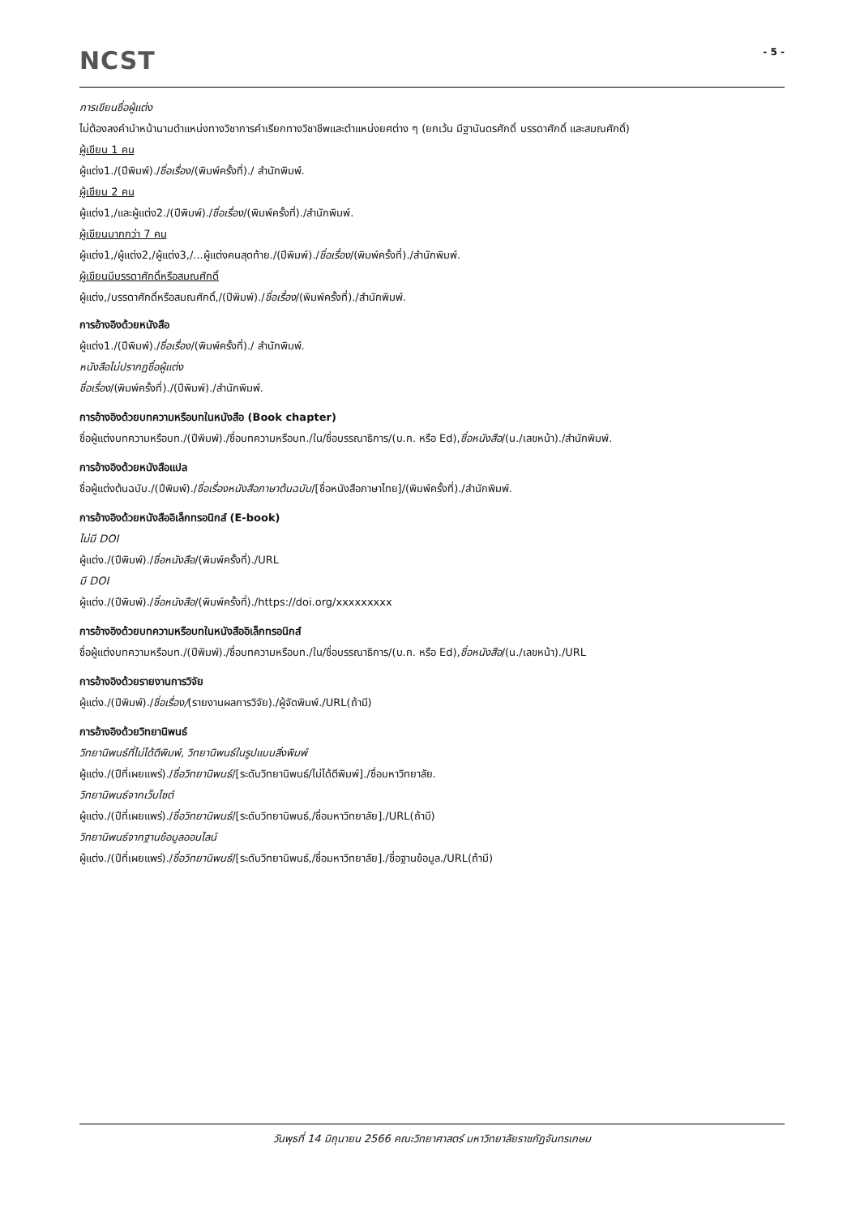NCST
- 5 -
การเขียนชื่อผู้แต่ง
ไม่ต้องลงคำนำหน้านามตำแหน่งทางวิชาการคำเรียกทางวิชาชีพและตำแหน่งยศต่าง ๆ (ยกเว้น มีฐานันดรศักดิ์ บรรดาศักดิ์ และสมณศักดิ์)
ผู้เขียน 1 คน
ผู้แต่ง1./(ปีพิมพ์)./ชื่อเรื่อง/(พิมพ์ครั้งที่)./ สำนักพิมพ์.
ผู้เขียน 2 คน
ผู้แต่ง1,/และผู้แต่ง2./(ปีพิมพ์)./ชื่อเรื่อง/(พิมพ์ครั้งที่)./สำนักพิมพ์.
ผู้เขียนมากกว่า 7 คน
ผู้แต่ง1,/ผู้แต่ง2,/ผู้แต่ง3,/...ผู้แต่งคนสุดท้าย./(ปีพิมพ์)./ชื่อเรื่อง/(พิมพ์ครั้งที่)./สำนักพิมพ์.
ผู้เขียนมีบรรดาศักดิ์หรือสมณศักดิ์
ผู้แต่ง,/บรรดาศักดิ์หรือสมณศักดิ์,/(ปีพิมพ์)./ชื่อเรื่อง/(พิมพ์ครั้งที่)./สำนักพิมพ์.
การอ้างอิงด้วยหนังสือ
ผู้แต่ง1./(ปีพิมพ์)./ชื่อเรื่อง/(พิมพ์ครั้งที่)./ สำนักพิมพ์.
หนังสือไม่ปรากฏชื่อผู้แต่ง
ชื่อเรื่อง/(พิมพ์ครั้งที่)./(ปีพิมพ์)./สำนักพิมพ์.
การอ้างอิงด้วยบทความหรือบทในหนังสือ (Book chapter)
ชื่อผู้แต่งบทความหรือบท./(ปีพิมพ์)./ชื่อบทความหรือบท./ใน/ชื่อบรรณาธิการ/(บ.ก. หรือ Ed),ชื่อหนังสือ/(น./เลขหน้า)./สำนักพิมพ์.
การอ้างอิงด้วยหนังสือแปล
ชื่อผู้แต่งต้นฉบับ./(ปีพิมพ์)./ชื่อเรื่องหนังสือภาษาต้นฉบับ/[ชื่อหนังสือภาษาไทย]/(พิมพ์ครั้งที่)./สำนักพิมพ์.
การอ้างอิงด้วยหนังสืออิเล็กทรอนิกส์ (E-book)
ไม่มี DOI
ผู้แต่ง./(ปีพิมพ์)./ชื่อหนังสือ/(พิมพ์ครั้งที่)./URL
มี DOI
ผู้แต่ง./(ปีพิมพ์)./ชื่อหนังสือ/(พิมพ์ครั้งที่)./https://doi.org/xxxxxxxxx
การอ้างอิงด้วยบทความหรือบทในหนังสืออิเล็กทรอนิกส์
ชื่อผู้แต่งบทความหรือบท./(ปีพิมพ์)./ชื่อบทความหรือบท./ใน/ชื่อบรรณาธิการ/(บ.ก. หรือ Ed),ชื่อหนังสือ/(น./เลขหน้า)./URL
การอ้างอิงด้วยรายงานการวิจัย
ผู้แต่ง./(ปีพิมพ์)./ชื่อเรื่อง/(รายงานผลการวิจัย)./ผู้จัดพิมพ์./URL(ถ้ามี)
การอ้างอิงด้วยวิทยานิพนธ์
วิทยานิพนธ์ที่ไม่ได้ตีพิมพ์, วิทยานิพนธ์ในรูปแบบสิ่งพิมพ์
ผู้แต่ง./(ปีที่เผยแพร่)./ชื่อวิทยานิพนธ์/[ระดับวิทยานิพนธ์/ไม่ได้ตีพิมพ์]./ชื่อมหาวิทยาลัย.
วิทยานิพนธ์จากเว็บไซต์
ผู้แต่ง./(ปีที่เผยแพร่)./ชื่อวิทยานิพนธ์/[ระดับวิทยานิพนธ์,/ชื่อมหาวิทยาลัย]./URL(ถ้ามี)
วิทยานิพนธ์จากฐานข้อมูลออนไลน์
ผู้แต่ง./(ปีที่เผยแพร่)./ชื่อวิทยานิพนธ์/[ระดับวิทยานิพนธ์,/ชื่อมหาวิทยาลัย]./ชื่อฐานข้อมูล./URL(ถ้ามี)
วันพุธที่ 14 มิถุนายน 2566 คณะวิทยาศาสตร์ มหาวิทยาลัยราชภัฏจันทรเกษม